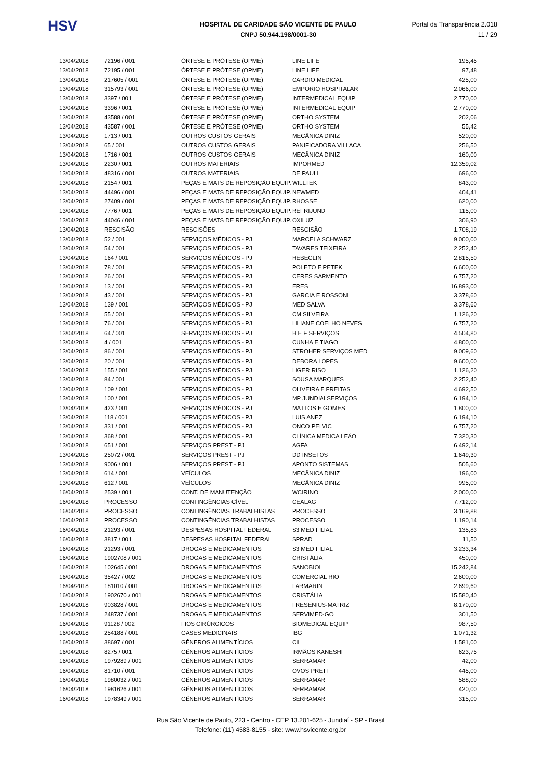HSV
HOSPITAL DE CARIDADE SÃO VICENTE DE PAULO
CNPJ 50.944.198/0001-30
Portal da Transparência 2.018
11 / 29
| 13/04/2018 | 72196 / 001 | ÓRTESE E PRÓTESE (OPME) | LINE LIFE | 195,45 |
| 13/04/2018 | 72195 / 001 | ÓRTESE E PRÓTESE (OPME) | LINE LIFE | 97,48 |
| 13/04/2018 | 217605 / 001 | ÓRTESE E PRÓTESE (OPME) | CARDIO MEDICAL | 425,00 |
| 13/04/2018 | 315793 / 001 | ÓRTESE E PRÓTESE (OPME) | EMPORIO HOSPITALAR | 2.066,00 |
| 13/04/2018 | 3397 / 001 | ÓRTESE E PRÓTESE (OPME) | INTERMEDICAL EQUIP | 2.770,00 |
| 13/04/2018 | 3396 / 001 | ÓRTESE E PRÓTESE (OPME) | INTERMEDICAL EQUIP | 2.770,00 |
| 13/04/2018 | 43588 / 001 | ÓRTESE E PRÓTESE (OPME) | ORTHO SYSTEM | 202,06 |
| 13/04/2018 | 43587 / 001 | ÓRTESE E PRÓTESE (OPME) | ORTHO SYSTEM | 55,42 |
| 13/04/2018 | 1713 / 001 | OUTROS CUSTOS GERAIS | MECÂNICA DINIZ | 520,00 |
| 13/04/2018 | 65 / 001 | OUTROS CUSTOS GERAIS | PANIFICADORA VILLACA | 256,50 |
| 13/04/2018 | 1716 / 001 | OUTROS CUSTOS GERAIS | MECÂNICA DINIZ | 160,00 |
| 13/04/2018 | 2230 / 001 | OUTROS MATERIAIS | IMPORMED | 12.359,02 |
| 13/04/2018 | 48316 / 001 | OUTROS MATERIAIS | DE PAULI | 696,00 |
| 13/04/2018 | 2154 / 001 | PEÇAS E MATS DE REPOSIÇÃO EQUIP. | WILLTEK | 843,00 |
| 13/04/2018 | 44496 / 001 | PEÇAS E MATS DE REPOSIÇÃO EQUIP. | NEWMED | 404,41 |
| 13/04/2018 | 27409 / 001 | PEÇAS E MATS DE REPOSIÇÃO EQUIP. | RHOSSE | 620,00 |
| 13/04/2018 | 7776 / 001 | PEÇAS E MATS DE REPOSIÇÃO EQUIP. | REFRIJUND | 115,00 |
| 13/04/2018 | 44046 / 001 | PEÇAS E MATS DE REPOSIÇÃO EQUIP. | OXILUZ | 306,90 |
| 13/04/2018 | RESCISÃO | RESCISÕES | RESCISÃO | 1.708,19 |
| 13/04/2018 | 52 / 001 | SERVIÇOS MÉDICOS - PJ | MARCELA SCHWARZ | 9.000,00 |
| 13/04/2018 | 54 / 001 | SERVIÇOS MÉDICOS - PJ | TAVARES TEIXEIRA | 2.252,40 |
| 13/04/2018 | 164 / 001 | SERVIÇOS MÉDICOS - PJ | HEBECLIN | 2.815,50 |
| 13/04/2018 | 78 / 001 | SERVIÇOS MÉDICOS - PJ | POLETO E PETEK | 6.600,00 |
| 13/04/2018 | 26 / 001 | SERVIÇOS MÉDICOS - PJ | CERES SARMENTO | 6.757,20 |
| 13/04/2018 | 13 / 001 | SERVIÇOS MÉDICOS - PJ | ERES | 16.893,00 |
| 13/04/2018 | 43 / 001 | SERVIÇOS MÉDICOS - PJ | GARCIA E ROSSONI | 3.378,60 |
| 13/04/2018 | 139 / 001 | SERVIÇOS MÉDICOS - PJ | MED SALVA | 3.378,60 |
| 13/04/2018 | 55 / 001 | SERVIÇOS MÉDICOS - PJ | CM SILVEIRA | 1.126,20 |
| 13/04/2018 | 76 / 001 | SERVIÇOS MÉDICOS - PJ | LILIANE COELHO NEVES | 6.757,20 |
| 13/04/2018 | 64 / 001 | SERVIÇOS MÉDICOS - PJ | H E F SERVIÇOS | 4.504,80 |
| 13/04/2018 | 4 / 001 | SERVIÇOS MÉDICOS - PJ | CUNHA E TIAGO | 4.800,00 |
| 13/04/2018 | 86 / 001 | SERVIÇOS MÉDICOS - PJ | STROHER SERVIÇOS MED | 9.009,60 |
| 13/04/2018 | 20 / 001 | SERVIÇOS MÉDICOS - PJ | DEBORA LOPES | 9.600,00 |
| 13/04/2018 | 155 / 001 | SERVIÇOS MÉDICOS - PJ | LIGER RISO | 1.126,20 |
| 13/04/2018 | 84 / 001 | SERVIÇOS MÉDICOS - PJ | SOUSA MARQUES | 2.252,40 |
| 13/04/2018 | 109 / 001 | SERVIÇOS MÉDICOS - PJ | OLIVEIRA E FREITAS | 4.692,50 |
| 13/04/2018 | 100 / 001 | SERVIÇOS MÉDICOS - PJ | MP JUNDIAI SERVIÇOS | 6.194,10 |
| 13/04/2018 | 423 / 001 | SERVIÇOS MÉDICOS - PJ | MATTOS E GOMES | 1.800,00 |
| 13/04/2018 | 118 / 001 | SERVIÇOS MÉDICOS - PJ | LUIS ANEZ | 6.194,10 |
| 13/04/2018 | 331 / 001 | SERVIÇOS MÉDICOS - PJ | ONCO PELVIC | 6.757,20 |
| 13/04/2018 | 368 / 001 | SERVIÇOS MÉDICOS - PJ | CLÍNICA MEDICA LEÃO | 7.320,30 |
| 13/04/2018 | 651 / 001 | SERVIÇOS PREST - PJ | AGFA | 6.492,14 |
| 13/04/2018 | 25072 / 001 | SERVIÇOS PREST - PJ | DD INSETOS | 1.649,30 |
| 13/04/2018 | 9006 / 001 | SERVIÇOS PREST - PJ | APONTO SISTEMAS | 505,60 |
| 13/04/2018 | 614 / 001 | VEÍCULOS | MECÂNICA DINIZ | 196,00 |
| 13/04/2018 | 612 / 001 | VEÍCULOS | MECÂNICA DINIZ | 995,00 |
| 16/04/2018 | 2539 / 001 | CONT. DE MANUTENÇÃO | WCIRINO | 2.000,00 |
| 16/04/2018 | PROCESSO | CONTINGÊNCIAS CÍVEL | CEALAG | 7.712,00 |
| 16/04/2018 | PROCESSO | CONTINGÊNCIAS TRABALHISTAS | PROCESSO | 3.169,88 |
| 16/04/2018 | PROCESSO | CONTINGÊNCIAS TRABALHISTAS | PROCESSO | 1.190,14 |
| 16/04/2018 | 21293 / 001 | DESPESAS HOSPITAL FEDERAL | S3 MED FILIAL | 135,83 |
| 16/04/2018 | 3817 / 001 | DESPESAS HOSPITAL FEDERAL | SPRAD | 11,50 |
| 16/04/2018 | 21293 / 001 | DROGAS E MEDICAMENTOS | S3 MED FILIAL | 3.233,34 |
| 16/04/2018 | 1902708 / 001 | DROGAS E MEDICAMENTOS | CRISTÁLIA | 450,00 |
| 16/04/2018 | 102645 / 001 | DROGAS E MEDICAMENTOS | SANOBIOL | 15.242,84 |
| 16/04/2018 | 35427 / 002 | DROGAS E MEDICAMENTOS | COMERCIAL RIO | 2.600,00 |
| 16/04/2018 | 181010 / 001 | DROGAS E MEDICAMENTOS | FARMARIN | 2.699,60 |
| 16/04/2018 | 1902670 / 001 | DROGAS E MEDICAMENTOS | CRISTÁLIA | 15.580,40 |
| 16/04/2018 | 903828 / 001 | DROGAS E MEDICAMENTOS | FRESENIUS-MATRIZ | 8.170,00 |
| 16/04/2018 | 248737 / 001 | DROGAS E MEDICAMENTOS | SERVIMED-GO | 301,50 |
| 16/04/2018 | 91128 / 002 | FIOS CIRÚRGICOS | BIOMEDICAL EQUIP | 987,50 |
| 16/04/2018 | 254188 / 001 | GASES MEDICINAIS | IBG | 1.071,32 |
| 16/04/2018 | 38697 / 001 | GÊNEROS ALIMENTÍCIOS | CIL | 1.581,00 |
| 16/04/2018 | 8275 / 001 | GÊNEROS ALIMENTÍCIOS | IRMÃOS KANESHI | 623,75 |
| 16/04/2018 | 1979289 / 001 | GÊNEROS ALIMENTÍCIOS | SERRAMAR | 42,00 |
| 16/04/2018 | 81710 / 001 | GÊNEROS ALIMENTÍCIOS | OVOS PRETI | 445,00 |
| 16/04/2018 | 1980032 / 001 | GÊNEROS ALIMENTÍCIOS | SERRAMAR | 588,00 |
| 16/04/2018 | 1981626 / 001 | GÊNEROS ALIMENTÍCIOS | SERRAMAR | 420,00 |
| 16/04/2018 | 1978349 / 001 | GÊNEROS ALIMENTÍCIOS | SERRAMAR | 315,00 |
Rua São Vicente de Paulo, 223 - Centro - CEP 13.201-625 - Jundiaí - SP - Brasil
Telefone: (11) 4583-8155 - site: www.hsvicente.org.br